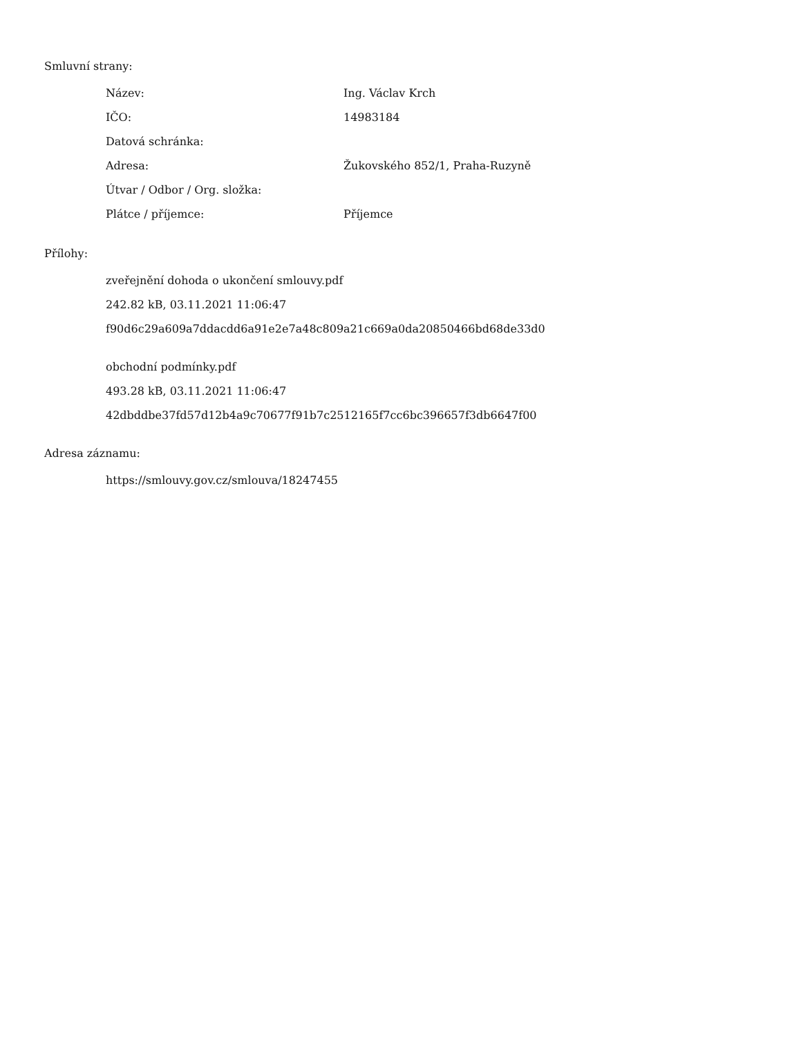Smluvní strany:
| Název: | Ing. Václav Krch |
| IČO: | 14983184 |
| Datová schránka: | |
| Adresa: | Žukovského 852/1, Praha-Ruzyně |
| Útvar / Odbor / Org. složka: | |
| Plátce / příjemce: | Příjemce |
Přílohy:
zveřejnění dohoda o ukončení smlouvy.pdf
242.82 kB, 03.11.2021 11:06:47
f90d6c29a609a7ddacdd6a91e2e7a48c809a21c669a0da20850466bd68de33d0
obchodní podmínky.pdf
493.28 kB, 03.11.2021 11:06:47
42dbddbe37fd57d12b4a9c70677f91b7c2512165f7cc6bc396657f3db6647f00
Adresa záznamu:
https://smlouvy.gov.cz/smlouva/18247455